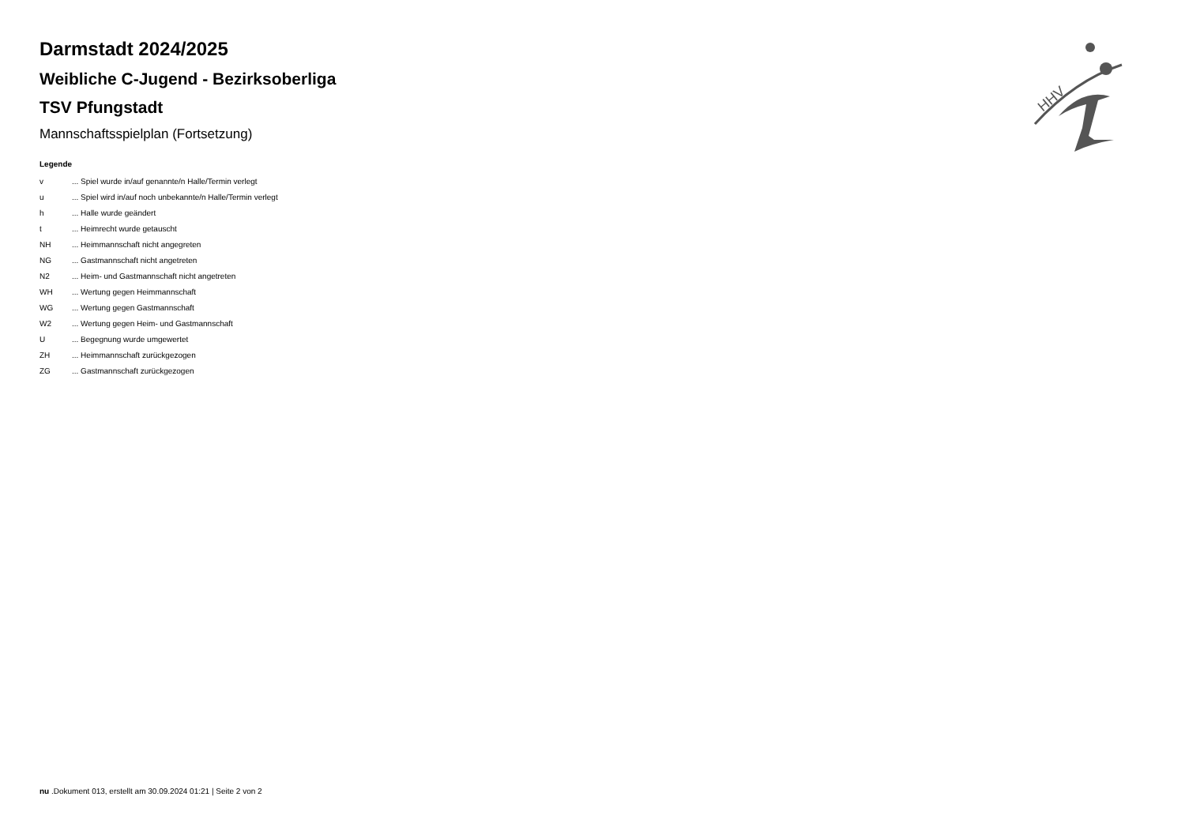HHV
Darmstadt 2024/2025
Weibliche C-Jugend - Bezirksoberliga
TSV Pfungstadt
Mannschaftsspielplan (Fortsetzung)
Legende
| v | ... Spiel wurde in/auf genannte/n Halle/Termin verlegt |
| u | ... Spiel wird in/auf noch unbekannte/n Halle/Termin verlegt |
| h | ... Halle wurde geändert |
| t | ... Heimrecht wurde getauscht |
| NH | ... Heimmannschaft nicht angegreten |
| NG | ... Gastmannschaft nicht angetreten |
| N2 | ... Heim- und Gastmannschaft nicht angetreten |
| WH | ... Wertung gegen Heimmannschaft |
| WG | ... Wertung gegen Gastmannschaft |
| W2 | ... Wertung gegen Heim- und Gastmannschaft |
| U | ... Begegnung wurde umgewertet |
| ZH | ... Heimmannschaft zurückgezogen |
| ZG | ... Gastmannschaft zurückgezogen |
nu .Dokument 013, erstellt am 30.09.2024 01:21 | Seite 2 von 2